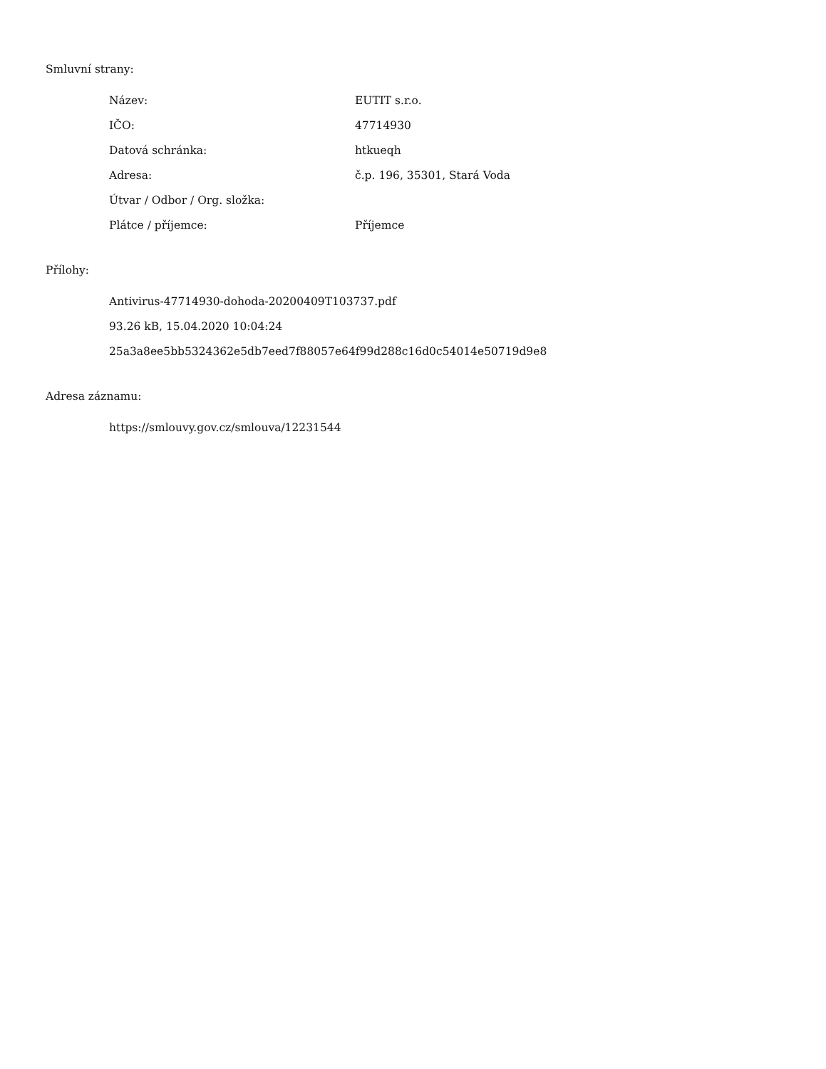Smluvní strany:
| Název: | EUTIT s.r.o. |
| IČO: | 47714930 |
| Datová schránka: | htkueqh |
| Adresa: | č.p. 196, 35301, Stará Voda |
| Útvar / Odbor / Org. složka: | |
| Plátce / příjemce: | Příjemce |
Přílohy:
Antivirus-47714930-dohoda-20200409T103737.pdf
93.26 kB, 15.04.2020 10:04:24
25a3a8ee5bb5324362e5db7eed7f88057e64f99d288c16d0c54014e50719d9e8
Adresa záznamu:
https://smlouvy.gov.cz/smlouva/12231544